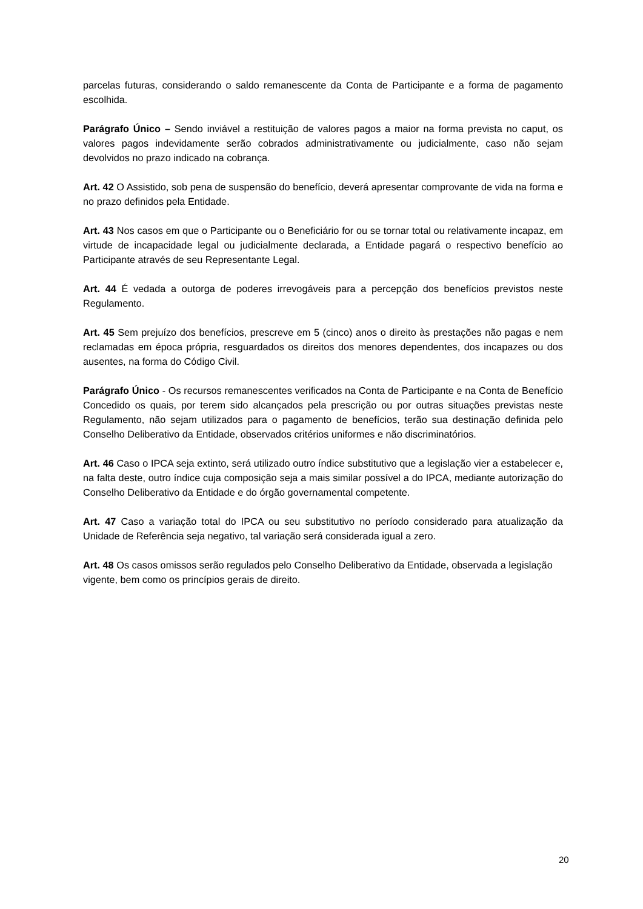parcelas futuras, considerando o saldo remanescente da Conta de Participante e a forma de pagamento escolhida.
Parágrafo Único – Sendo inviável a restituição de valores pagos a maior na forma prevista no caput, os valores pagos indevidamente serão cobrados administrativamente ou judicialmente, caso não sejam devolvidos no prazo indicado na cobrança.
Art. 42 O Assistido, sob pena de suspensão do benefício, deverá apresentar comprovante de vida na forma e no prazo definidos pela Entidade.
Art. 43 Nos casos em que o Participante ou o Beneficiário for ou se tornar total ou relativamente incapaz, em virtude de incapacidade legal ou judicialmente declarada, a Entidade pagará o respectivo benefício ao Participante através de seu Representante Legal.
Art. 44 É vedada a outorga de poderes irrevogáveis para a percepção dos benefícios previstos neste Regulamento.
Art. 45 Sem prejuízo dos benefícios, prescreve em 5 (cinco) anos o direito às prestações não pagas e nem reclamadas em época própria, resguardados os direitos dos menores dependentes, dos incapazes ou dos ausentes, na forma do Código Civil.
Parágrafo Único - Os recursos remanescentes verificados na Conta de Participante e na Conta de Benefício Concedido os quais, por terem sido alcançados pela prescrição ou por outras situações previstas neste Regulamento, não sejam utilizados para o pagamento de benefícios, terão sua destinação definida pelo Conselho Deliberativo da Entidade, observados critérios uniformes e não discriminatórios.
Art. 46 Caso o IPCA seja extinto, será utilizado outro índice substitutivo que a legislação vier a estabelecer e, na falta deste, outro índice cuja composição seja a mais similar possível a do IPCA, mediante autorização do Conselho Deliberativo da Entidade e do órgão governamental competente.
Art. 47 Caso a variação total do IPCA ou seu substitutivo no período considerado para atualização da Unidade de Referência seja negativo, tal variação será considerada igual a zero.
Art. 48 Os casos omissos serão regulados pelo Conselho Deliberativo da Entidade, observada a legislação vigente, bem como os princípios gerais de direito.
20